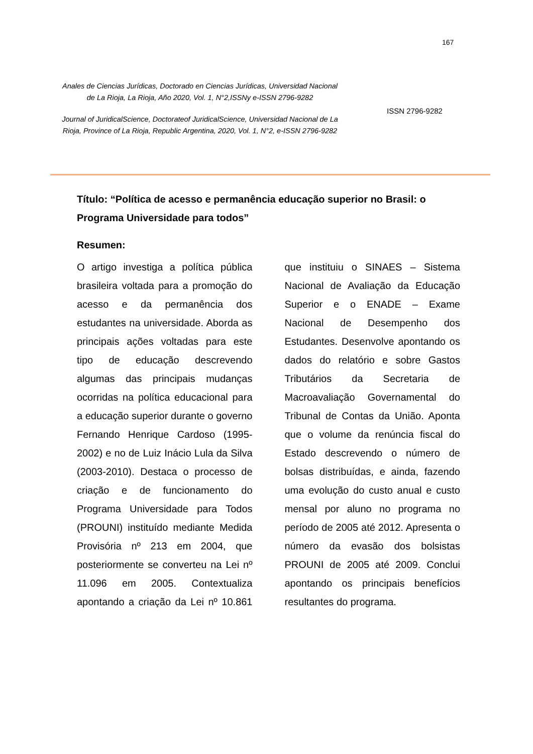167
Anales de Ciencias Jurídicas, Doctorado en Ciencias Jurídicas, Universidad Nacional de La Rioja, La Rioja, Año 2020, Vol. 1, N°2,ISSNy e-ISSN 2796-9282
Journal of JuridicalScience, Doctorateof JuridicalScience, Universidad Nacional de La Rioja, Province of La Rioja, Republic Argentina, 2020, Vol. 1, N°2, e-ISSN 2796-9282
ISSN 2796-9282
Título: “Política de acesso e permanência educação superior no Brasil: o Programa Universidade para todos”
Resumen:
O artigo investiga a política pública brasileira voltada para a promoção do acesso e da permanência dos estudantes na universidade. Aborda as principais ações voltadas para este tipo de educação descrevendo algumas das principais mudanças ocorridas na política educacional para a educação superior durante o governo Fernando Henrique Cardoso (1995-2002) e no de Luiz Inácio Lula da Silva (2003-2010). Destaca o processo de criação e de funcionamento do Programa Universidade para Todos (PROUNI) instituído mediante Medida Provisória nº 213 em 2004, que posteriormente se converteu na Lei nº 11.096 em 2005. Contextualiza apontando a criação da Lei nº 10.861 que instituiu o SINAES – Sistema Nacional de Avaliação da Educação Superior e o ENADE – Exame Nacional de Desempenho dos Estudantes. Desenvolve apontando os dados do relatório e sobre Gastos Tributários da Secretaria de Macroavaliação Governamental do Tribunal de Contas da União. Aponta que o volume da renúncia fiscal do Estado descrevendo o número de bolsas distribuídas, e ainda, fazendo uma evolução do custo anual e custo mensal por aluno no programa no período de 2005 até 2012. Apresenta o número da evasão dos bolsistas PROUNI de 2005 até 2009. Conclui apontando os principais benefícios resultantes do programa.